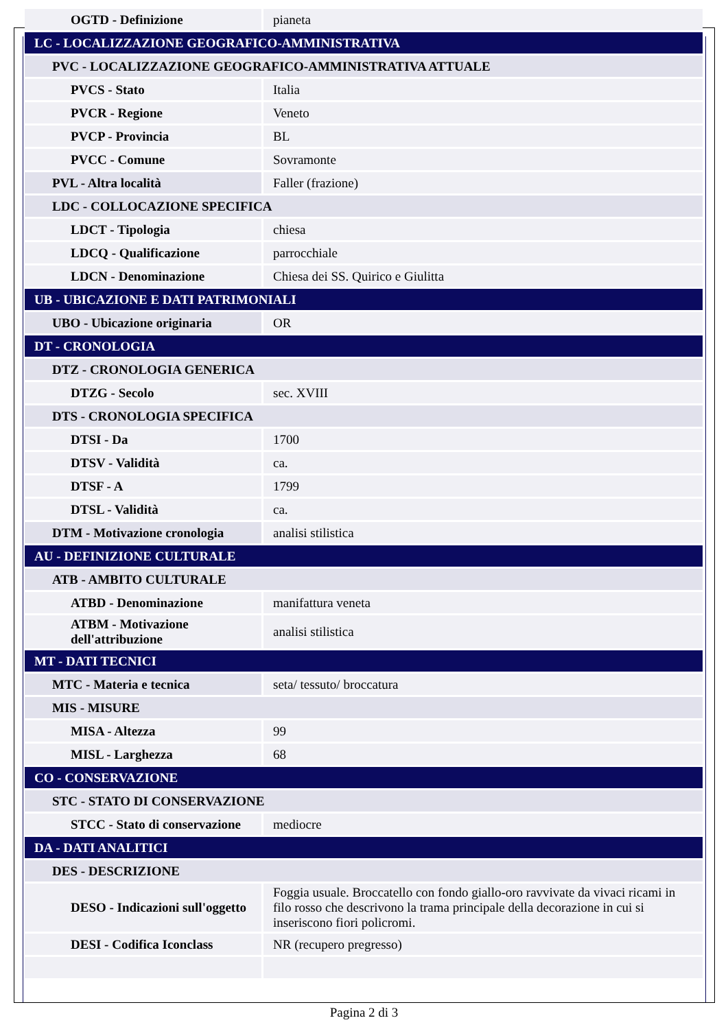| OGTD - Definizione | pianeta |
| LC - LOCALIZZAZIONE GEOGRAFICO-AMMINISTRATIVA | |
| PVC - LOCALIZZAZIONE GEOGRAFICO-AMMINISTRATIVA ATTUALE | |
| PVCS - Stato | Italia |
| PVCR - Regione | Veneto |
| PVCP - Provincia | BL |
| PVCC - Comune | Sovramonte |
| PVL - Altra località | Faller (frazione) |
| LDC - COLLOCAZIONE SPECIFICA | |
| LDCT - Tipologia | chiesa |
| LDCQ - Qualificazione | parrocchiale |
| LDCN - Denominazione | Chiesa dei SS. Quirico e Giulitta |
| UB - UBICAZIONE E DATI PATRIMONIALI | |
| UBO - Ubicazione originaria | OR |
| DT - CRONOLOGIA | |
| DTZ - CRONOLOGIA GENERICA | |
| DTZG - Secolo | sec. XVIII |
| DTS - CRONOLOGIA SPECIFICA | |
| DTSI - Da | 1700 |
| DTSV - Validità | ca. |
| DTSF - A | 1799 |
| DTSL - Validità | ca. |
| DTM - Motivazione cronologia | analisi stilistica |
| AU - DEFINIZIONE CULTURALE | |
| ATB - AMBITO CULTURALE | |
| ATBD - Denominazione | manifattura veneta |
| ATBM - Motivazione dell'attribuzione | analisi stilistica |
| MT - DATI TECNICI | |
| MTC - Materia e tecnica | seta/ tessuto/ broccatura |
| MIS - MISURE | |
| MISA - Altezza | 99 |
| MISL - Larghezza | 68 |
| CO - CONSERVAZIONE | |
| STC - STATO DI CONSERVAZIONE | |
| STCC - Stato di conservazione | mediocre |
| DA - DATI ANALITICI | |
| DES - DESCRIZIONE | |
| DESO - Indicazioni sull'oggetto | Foggia usuale. Broccatello con fondo giallo-oro ravvivate da vivaci ricami in filo rosso che descrivono la trama principale della decorazione in cui si inseriscono fiori policromi. |
| DESI - Codifica Iconclass | NR (recupero pregresso) |
Pagina 2 di 3